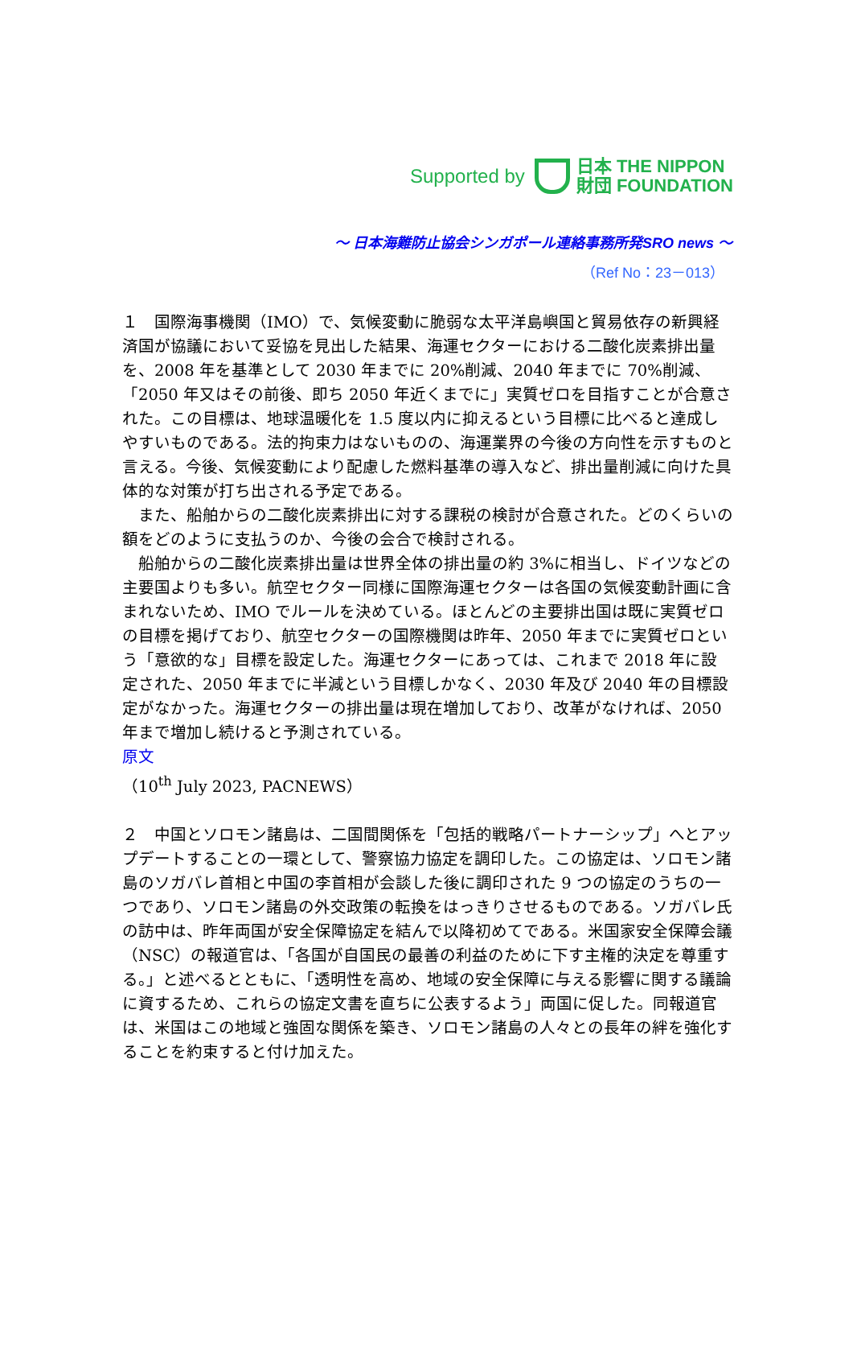Supported by 日本 THE NIPPON
財団 FOUNDATION
～ 日本海難防止協会シンガポール連絡事務所発SRO news ～
（Ref No：23－013）
１　国際海事機関（IMO）で、気候変動に脆弱な太平洋島嶼国と貿易依存の新興経済国が協議において妥協を見出した結果、海運セクターにおける二酸化炭素排出量を、2008 年を基準として 2030 年までに 20%削減、2040 年までに 70%削減、「2050 年又はその前後、即ち 2050 年近くまでに」実質ゼロを目指すことが合意された。この目標は、地球温暖化を 1.5 度以内に抑えるという目標に比べると達成しやすいものである。法的拘束力はないものの、海運業界の今後の方向性を示すものと言える。今後、気候変動により配慮した燃料基準の導入など、排出量削減に向けた具体的な対策が打ち出される予定である。
　また、船舶からの二酸化炭素排出に対する課税の検討が合意された。どのくらいの額をどのように支払うのか、今後の会合で検討される。
　船舶からの二酸化炭素排出量は世界全体の排出量の約 3%に相当し、ドイツなどの主要国よりも多い。航空セクター同様に国際海運セクターは各国の気候変動計画に含まれないため、IMO でルールを決めている。ほとんどの主要排出国は既に実質ゼロの目標を掲げており、航空セクターの国際機関は昨年、2050 年までに実質ゼロという「意欲的な」目標を設定した。海運セクターにあっては、これまで 2018 年に設定された、2050 年までに半減という目標しかなく、2030 年及び 2040 年の目標設定がなかった。海運セクターの排出量は現在増加しており、改革がなければ、2050 年まで増加し続けると予測されている。
原文
（10<sup>th</sup> July 2023, PACNEWS）
２　中国とソロモン諸島は、二国間関係を「包括的戦略パートナーシップ」へとアップデートすることの一環として、警察協力協定を調印した。この協定は、ソロモン諸島のソガバレ首相と中国の李首相が会談した後に調印された 9 つの協定のうちの一つであり、ソロモン諸島の外交政策の転換をはっきりさせるものである。ソガバレ氏の訪中は、昨年両国が安全保障協定を結んで以降初めてである。米国家安全保障会議（NSC）の報道官は、「各国が自国民の最善の利益のために下す主権的決定を尊重する。」と述べるとともに、「透明性を高め、地域の安全保障に与える影響に関する議論に資するため、これらの協定文書を直ちに公表するよう」両国に促した。同報道官は、米国はこの地域と強固な関係を築き、ソロモン諸島の人々との長年の絆を強化することを約束すると付け加えた。